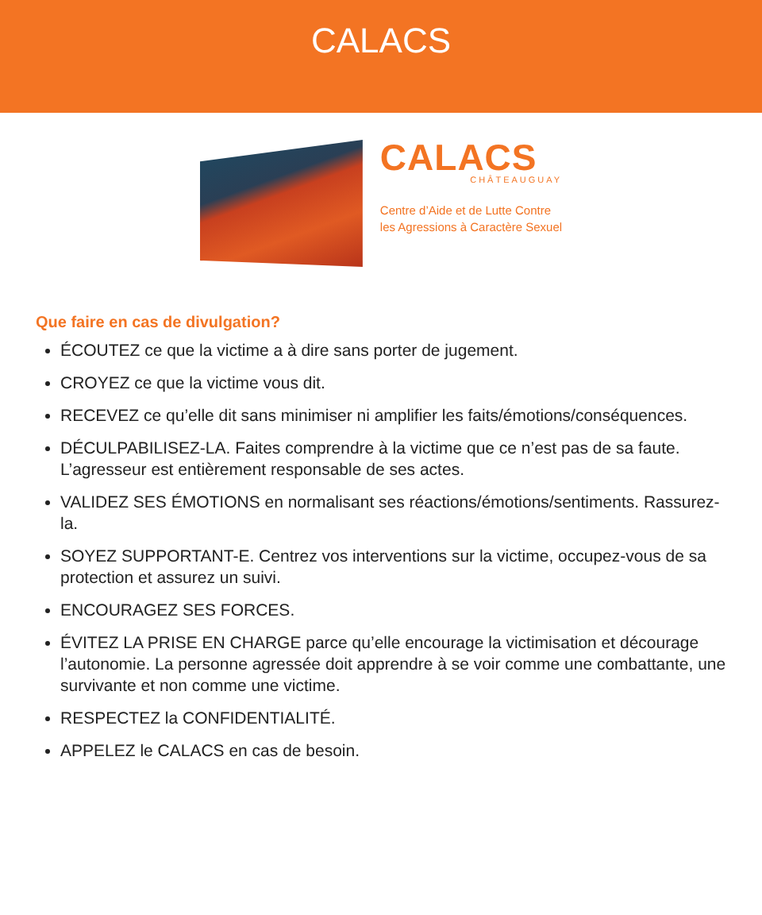CALACS
CALACS
CHÂTEAUGUAY
Centre d’Aide et de Lutte Contre
les Agressions à Caractère Sexuel
Que faire en cas de divulgation?
ÉCOUTEZ ce que la victime a à dire sans porter de jugement.
CROYEZ ce que la victime vous dit.
RECEVEZ ce qu’elle dit sans minimiser ni amplifier les faits/émotions/conséquences.
DÉCULPABILISEZ-LA. Faites comprendre à la victime que ce n’est pas de sa faute. L’agresseur est entièrement responsable de ses actes.
VALIDEZ SES ÉMOTIONS en normalisant ses réactions/émotions/sentiments. Rassurez-la.
SOYEZ SUPPORTANT-E. Centrez vos interventions sur la victime, occupez-vous de sa protection et assurez un suivi.
ENCOURAGEZ SES FORCES.
ÉVITEZ LA PRISE EN CHARGE parce qu’elle encourage la victimisation et décourage l’autonomie. La personne agressée doit apprendre à se voir comme une combattante, une survivante et non comme une victime.
RESPECTEZ la CONFIDENTIALITÉ.
APPELEZ le CALACS en cas de besoin.